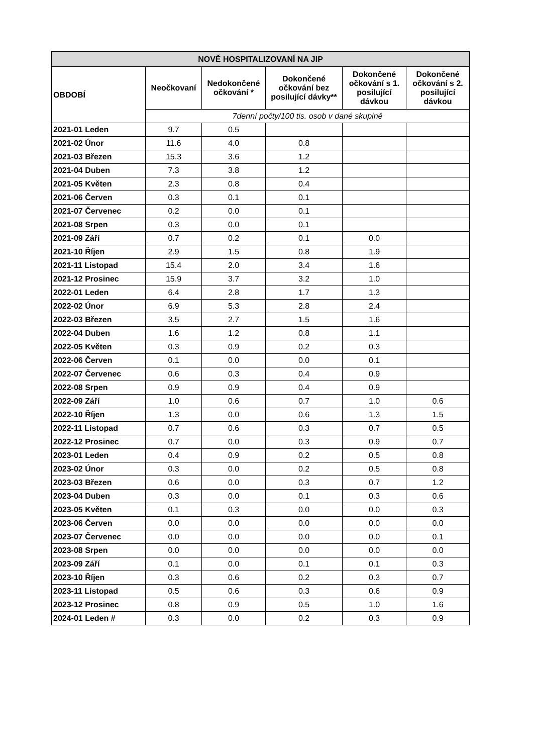| NOVĚ HOSPITALIZOVANÍ NA JIP | | | | | |
| --- | --- | --- | --- | --- | --- |
| OBDOBÍ | Neočkovaní | Nedokončené očkování * | Dokončené očkování bez posilující dávky** | Dokončené očkování s 1. posilující dávkou | Dokončené očkování s 2. posilující dávkou |
| | 7denní počty/100 tis. osob v dané skupině | | | | |
| 2021-01 Leden | 9.7 | 0.5 | | | |
| 2021-02 Únor | 11.6 | 4.0 | 0.8 | | |
| 2021-03 Březen | 15.3 | 3.6 | 1.2 | | |
| 2021-04 Duben | 7.3 | 3.8 | 1.2 | | |
| 2021-05 Květen | 2.3 | 0.8 | 0.4 | | |
| 2021-06 Červen | 0.3 | 0.1 | 0.1 | | |
| 2021-07 Červenec | 0.2 | 0.0 | 0.1 | | |
| 2021-08 Srpen | 0.3 | 0.0 | 0.1 | | |
| 2021-09 Září | 0.7 | 0.2 | 0.1 | 0.0 | |
| 2021-10 Říjen | 2.9 | 1.5 | 0.8 | 1.9 | |
| 2021-11 Listopad | 15.4 | 2.0 | 3.4 | 1.6 | |
| 2021-12 Prosinec | 15.9 | 3.7 | 3.2 | 1.0 | |
| 2022-01 Leden | 6.4 | 2.8 | 1.7 | 1.3 | |
| 2022-02 Únor | 6.9 | 5.3 | 2.8 | 2.4 | |
| 2022-03 Březen | 3.5 | 2.7 | 1.5 | 1.6 | |
| 2022-04 Duben | 1.6 | 1.2 | 0.8 | 1.1 | |
| 2022-05 Květen | 0.3 | 0.9 | 0.2 | 0.3 | |
| 2022-06 Červen | 0.1 | 0.0 | 0.0 | 0.1 | |
| 2022-07 Červenec | 0.6 | 0.3 | 0.4 | 0.9 | |
| 2022-08 Srpen | 0.9 | 0.9 | 0.4 | 0.9 | |
| 2022-09 Září | 1.0 | 0.6 | 0.7 | 1.0 | 0.6 |
| 2022-10 Říjen | 1.3 | 0.0 | 0.6 | 1.3 | 1.5 |
| 2022-11 Listopad | 0.7 | 0.6 | 0.3 | 0.7 | 0.5 |
| 2022-12 Prosinec | 0.7 | 0.0 | 0.3 | 0.9 | 0.7 |
| 2023-01 Leden | 0.4 | 0.9 | 0.2 | 0.5 | 0.8 |
| 2023-02 Únor | 0.3 | 0.0 | 0.2 | 0.5 | 0.8 |
| 2023-03 Březen | 0.6 | 0.0 | 0.3 | 0.7 | 1.2 |
| 2023-04 Duben | 0.3 | 0.0 | 0.1 | 0.3 | 0.6 |
| 2023-05 Květen | 0.1 | 0.3 | 0.0 | 0.0 | 0.3 |
| 2023-06 Červen | 0.0 | 0.0 | 0.0 | 0.0 | 0.0 |
| 2023-07 Červenec | 0.0 | 0.0 | 0.0 | 0.0 | 0.1 |
| 2023-08 Srpen | 0.0 | 0.0 | 0.0 | 0.0 | 0.0 |
| 2023-09 Září | 0.1 | 0.0 | 0.1 | 0.1 | 0.3 |
| 2023-10 Říjen | 0.3 | 0.6 | 0.2 | 0.3 | 0.7 |
| 2023-11 Listopad | 0.5 | 0.6 | 0.3 | 0.6 | 0.9 |
| 2023-12 Prosinec | 0.8 | 0.9 | 0.5 | 1.0 | 1.6 |
| 2024-01 Leden # | 0.3 | 0.0 | 0.2 | 0.3 | 0.9 |